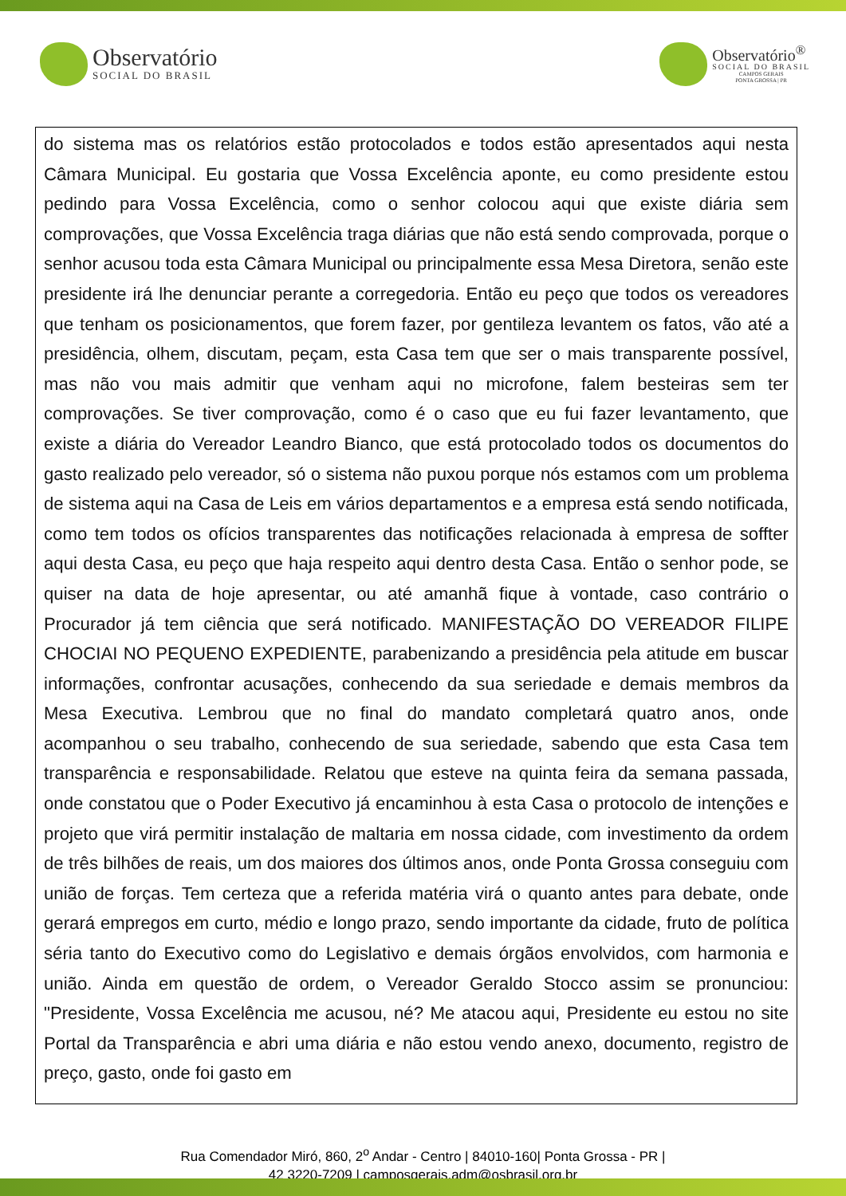Observatório
SOCIAL DO BRASIL
Observatório<sup>®</sup>
SOCIAL DO BRASIL
CAMPOS GERAIS
PONTA GROSSA | PR
do sistema mas os relatórios estão protocolados e todos estão apresentados aqui nesta Câmara Municipal. Eu gostaria que Vossa Excelência aponte, eu como presidente estou pedindo para Vossa Excelência, como o senhor colocou aqui que existe diária sem comprovações, que Vossa Excelência traga diárias que não está sendo comprovada, porque o senhor acusou toda esta Câmara Municipal ou principalmente essa Mesa Diretora, senão este presidente irá lhe denunciar perante a corregedoria. Então eu peço que todos os vereadores que tenham os posicionamentos, que forem fazer, por gentileza levantem os fatos, vão até a presidência, olhem, discutam, peçam, esta Casa tem que ser o mais transparente possível, mas não vou mais admitir que venham aqui no microfone, falem besteiras sem ter comprovações. Se tiver comprovação, como é o caso que eu fui fazer levantamento, que existe a diária do Vereador Leandro Bianco, que está protocolado todos os documentos do gasto realizado pelo vereador, só o sistema não puxou porque nós estamos com um problema de sistema aqui na Casa de Leis em vários departamentos e a empresa está sendo notificada, como tem todos os ofícios transparentes das notificações relacionada à empresa de soffter aqui desta Casa, eu peço que haja respeito aqui dentro desta Casa. Então o senhor pode, se quiser na data de hoje apresentar, ou até amanhã fique à vontade, caso contrário o Procurador já tem ciência que será notificado. MANIFESTAÇÃO DO VEREADOR FILIPE CHOCIAI NO PEQUENO EXPEDIENTE, parabenizando a presidência pela atitude em buscar informações, confrontar acusações, conhecendo da sua seriedade e demais membros da Mesa Executiva. Lembrou que no final do mandato completará quatro anos, onde acompanhou o seu trabalho, conhecendo de sua seriedade, sabendo que esta Casa tem transparência e responsabilidade. Relatou que esteve na quinta feira da semana passada, onde constatou que o Poder Executivo já encaminhou à esta Casa o protocolo de intenções e projeto que virá permitir instalação de maltaria em nossa cidade, com investimento da ordem de três bilhões de reais, um dos maiores dos últimos anos, onde Ponta Grossa conseguiu com união de forças. Tem certeza que a referida matéria virá o quanto antes para debate, onde gerará empregos em curto, médio e longo prazo, sendo importante da cidade, fruto de política séria tanto do Executivo como do Legislativo e demais órgãos envolvidos, com harmonia e união. Ainda em questão de ordem, o Vereador Geraldo Stocco assim se pronunciou: "Presidente, Vossa Excelência me acusou, né? Me atacou aqui, Presidente eu estou no site Portal da Transparência e abri uma diária e não estou vendo anexo, documento, registro de preço, gasto, onde foi gasto em
Rua Comendador Miró, 860, 2<sup>o</sup> Andar - Centro | 84010-160| Ponta Grossa - PR |
42 3220-7209 | camposgerais.adm@osbrasil.org.br